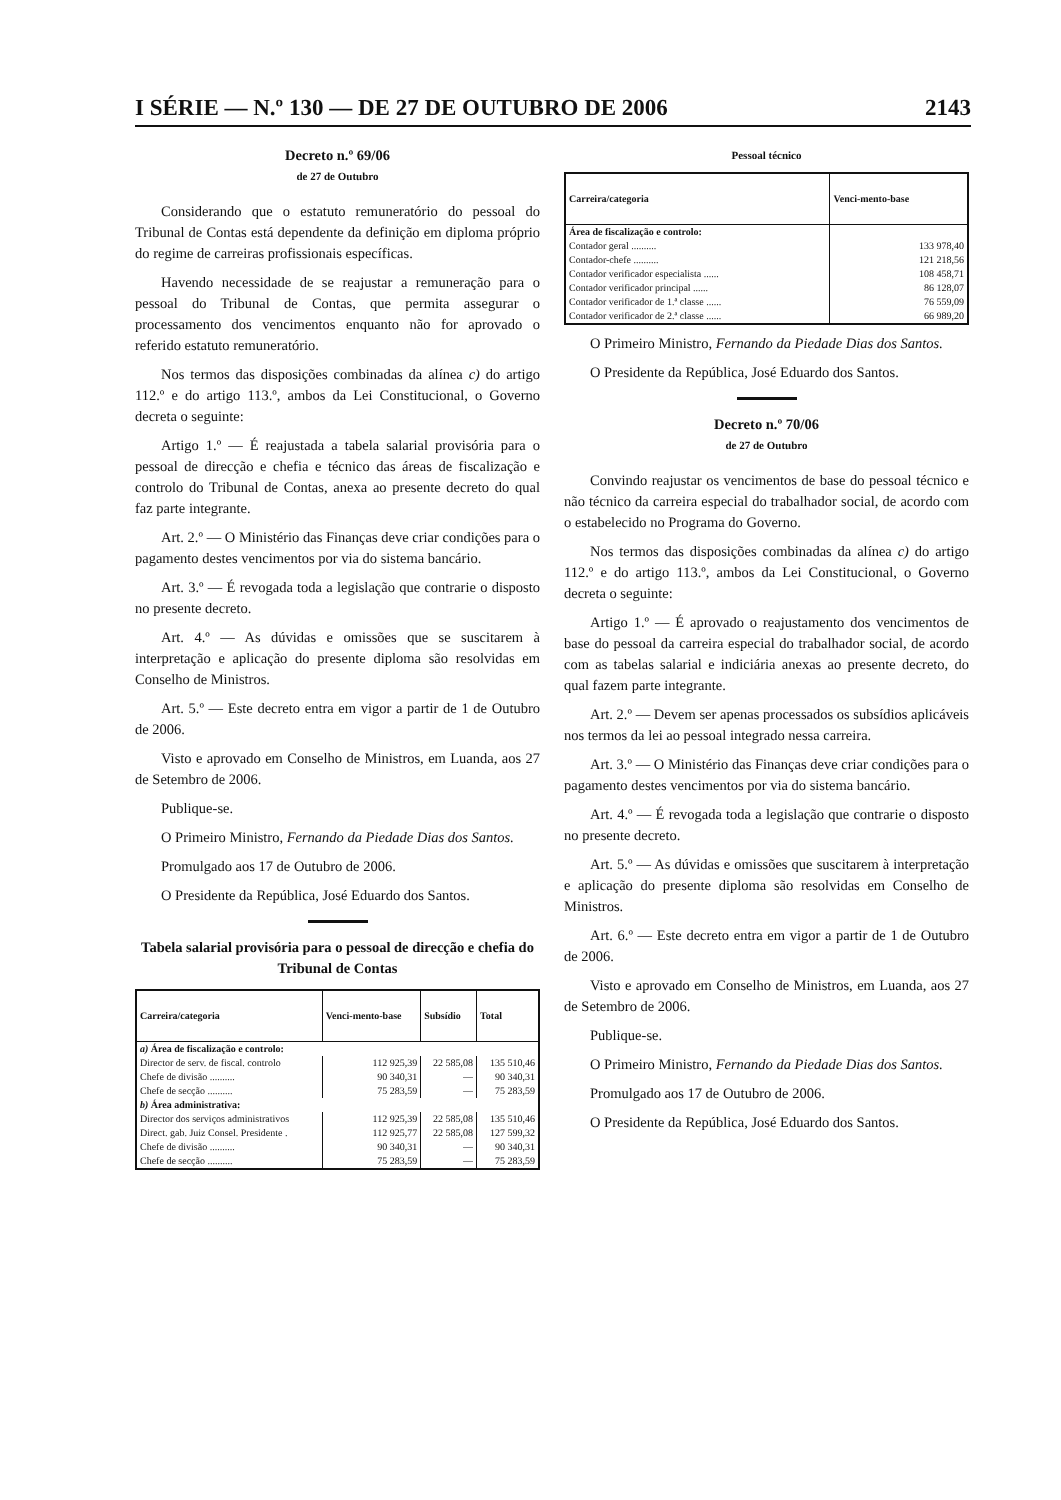I SÉRIE — N.º 130 — DE 27 DE OUTUBRO DE 2006 2143
Decreto n.º 69/06
de 27 de Outubro
Considerando que o estatuto remuneratório do pessoal do Tribunal de Contas está dependente da definição em diploma próprio do regime de carreiras profissionais específicas.
Havendo necessidade de se reajustar a remuneração para o pessoal do Tribunal de Contas, que permita assegurar o processamento dos vencimentos enquanto não for aprovado o referido estatuto remuneratório.
Nos termos das disposições combinadas da alínea c) do artigo 112.º e do artigo 113.º, ambos da Lei Constitucional, o Governo decreta o seguinte:
Artigo 1.º — É reajustada a tabela salarial provisória para o pessoal de direcção e chefia e técnico das áreas de fiscalização e controlo do Tribunal de Contas, anexa ao presente decreto do qual faz parte integrante.
Art. 2.º — O Ministério das Finanças deve criar condições para o pagamento destes vencimentos por via do sistema bancário.
Art. 3.º — É revogada toda a legislação que contrarie o disposto no presente decreto.
Art. 4.º — As dúvidas e omissões que se suscitarem à interpretação e aplicação do presente diploma são resolvidas em Conselho de Ministros.
Art. 5.º — Este decreto entra em vigor a partir de 1 de Outubro de 2006.
Visto e aprovado em Conselho de Ministros, em Luanda, aos 27 de Setembro de 2006.
Publique-se.
O Primeiro Ministro, Fernando da Piedade Dias dos Santos.
Promulgado aos 17 de Outubro de 2006.
O Presidente da República, José Eduardo dos Santos.
Tabela salarial provisória para o pessoal de direcção e chefia do Tribunal de Contas
| Carreira/categoria | Venci-mento-base | Subsídio | Total |
| --- | --- | --- | --- |
| a) Área de fiscalização e controlo: | | | |
| Director de serv. de fiscal. controlo | 112 925,39 | 22 585,08 | 135 510,46 |
| Chefe de divisão .......... | 90 340,31 | — | 90 340,31 |
| Chefe de secção .......... | 75 283,59 | — | 75 283,59 |
| b) Área administrativa: | | | |
| Director dos serviços administrativos | 112 925,39 | 22 585,08 | 135 510,46 |
| Direct. gab. Juiz Consel. Presidente . | 112 925,77 | 22 585,08 | 127 599,32 |
| Chefe de divisão .......... | 90 340,31 | — | 90 340,31 |
| Chefe de secção .......... | 75 283,59 | — | 75 283,59 |
Pessoal técnico
| Carreira/categoria | Venci-mento-base |
| --- | --- |
| Área de fiscalização e controlo: | |
| Contador geral .......... | 133 978,40 |
| Contador-chefe .......... | 121 218,56 |
| Contador verificador especialista ...... | 108 458,71 |
| Contador verificador principal ...... | 86 128,07 |
| Contador verificador de 1.ª classe ...... | 76 559,09 |
| Contador verificador de 2.ª classe ...... | 66 989,20 |
O Primeiro Ministro, Fernando da Piedade Dias dos Santos.
O Presidente da República, José Eduardo dos Santos.
Decreto n.º 70/06
de 27 de Outubro
Convindo reajustar os vencimentos de base do pessoal técnico e não técnico da carreira especial do trabalhador social, de acordo com o estabelecido no Programa do Governo.
Nos termos das disposições combinadas da alínea c) do artigo 112.º e do artigo 113.º, ambos da Lei Constitucional, o Governo decreta o seguinte:
Artigo 1.º — É aprovado o reajustamento dos vencimentos de base do pessoal da carreira especial do trabalhador social, de acordo com as tabelas salarial e indiciária anexas ao presente decreto, do qual fazem parte integrante.
Art. 2.º — Devem ser apenas processados os subsídios aplicáveis nos termos da lei ao pessoal integrado nessa carreira.
Art. 3.º — O Ministério das Finanças deve criar condições para o pagamento destes vencimentos por via do sistema bancário.
Art. 4.º — É revogada toda a legislação que contrarie o disposto no presente decreto.
Art. 5.º — As dúvidas e omissões que suscitarem à interpretação e aplicação do presente diploma são resolvidas em Conselho de Ministros.
Art. 6.º — Este decreto entra em vigor a partir de 1 de Outubro de 2006.
Visto e aprovado em Conselho de Ministros, em Luanda, aos 27 de Setembro de 2006.
Publique-se.
O Primeiro Ministro, Fernando da Piedade Dias dos Santos.
Promulgado aos 17 de Outubro de 2006.
O Presidente da República, José Eduardo dos Santos.